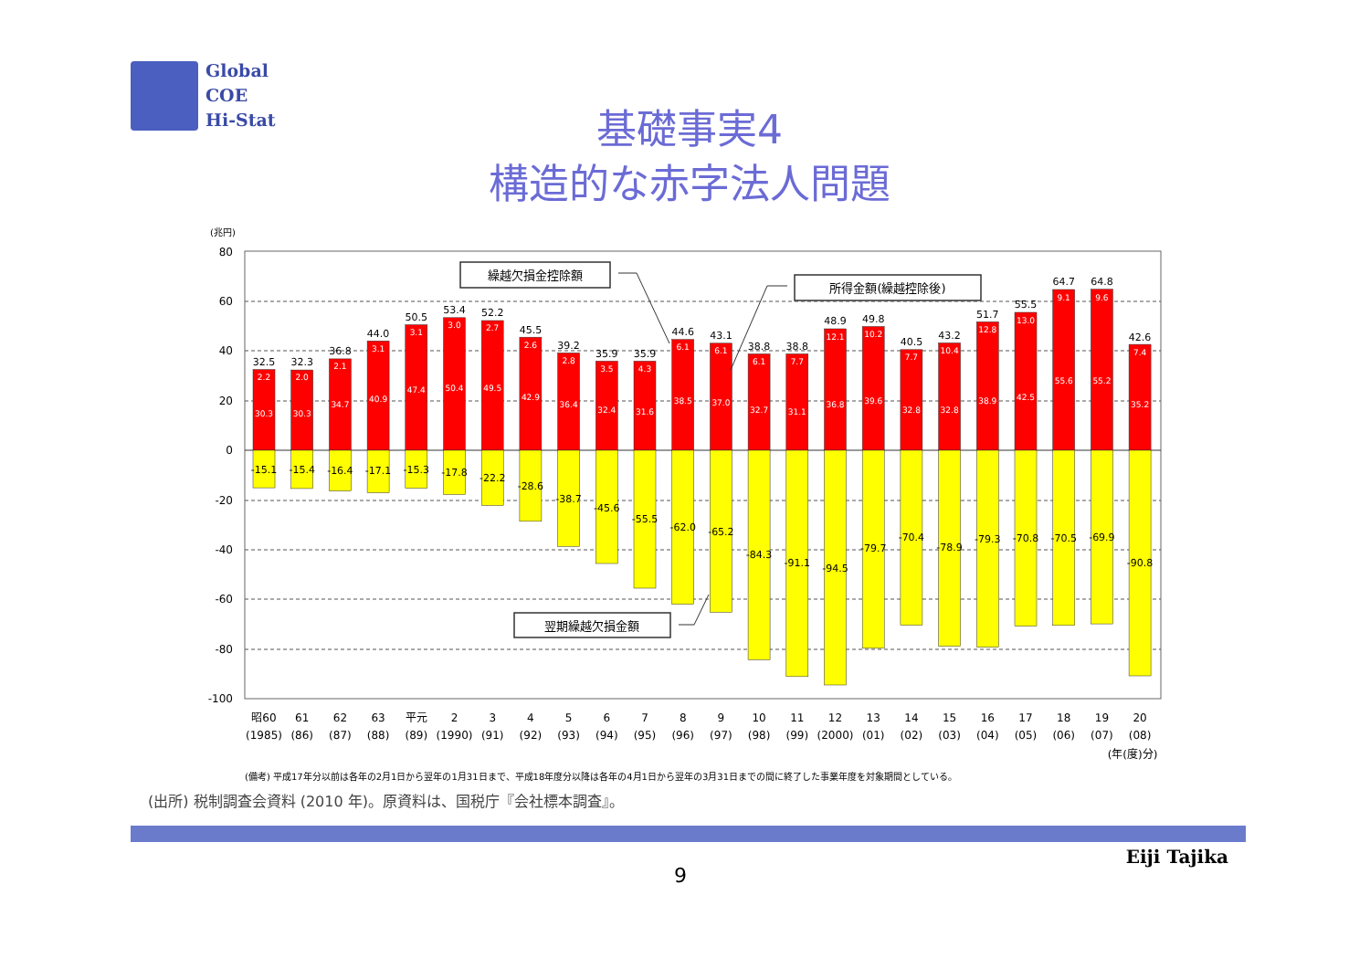Global
COE
Hi-Stat
基礎事実4
構造的な赤字法人問題
(兆円)
80
60
40
20
0
-20
-40
-60
-80
-100
32.5
32.3
36.8
44.0
50.5
53.4
52.2
45.5
39.2
35.9
35.9
44.6
43.1
38.8
38.8
48.9
49.8
40.5
43.2
51.7
55.5
64.7
64.8
42.6
2.2
2.0
2.1
3.1
3.1
3.0
2.7
2.6
2.8
3.5
4.3
6.1
6.1
6.1
7.7
12.1
10.2
7.7
10.4
12.8
13.0
9.1
9.6
7.4
30.3
30.3
34.7
40.9
47.4
50.4
49.5
42.9
36.4
32.4
31.6
38.5
37.0
32.7
31.1
36.8
39.6
32.8
32.8
38.9
42.5
55.6
55.2
35.2
-15.1
-15.4
-16.4
-17.1
-15.3
-17.8
-22.2
-28.6
-38.7
-45.6
-55.5
-62.0
-65.2
-84.3
-91.1
-94.5
-79.7
-70.4
-78.9
-79.3
-70.8
-70.5
-69.9
-90.8
繰越欠損金控除額
所得金額(繰越控除後)
翌期繰越欠損金額
昭60
61
62
63
平元
2
3
4
5
6
7
8
9
10
11
12
13
14
15
16
17
18
19
20
(1985)
(86)
(87)
(88)
(89)
(1990)
(91)
(92)
(93)
(94)
(95)
(96)
(97)
(98)
(99)
(2000)
(01)
(02)
(03)
(04)
(05)
(06)
(07)
(08)
(年(度)分)
(備考) 平成17年分以前は各年の2月1日から翌年の1月31日まで、平成18年度分以降は各年の4月1日から翌年の3月31日までの間に終了した事業年度を対象期間としている。
(出所) 税制調査会資料 (2010 年)。原資料は、国税庁『会社標本調査』。
9
Eiji Tajika